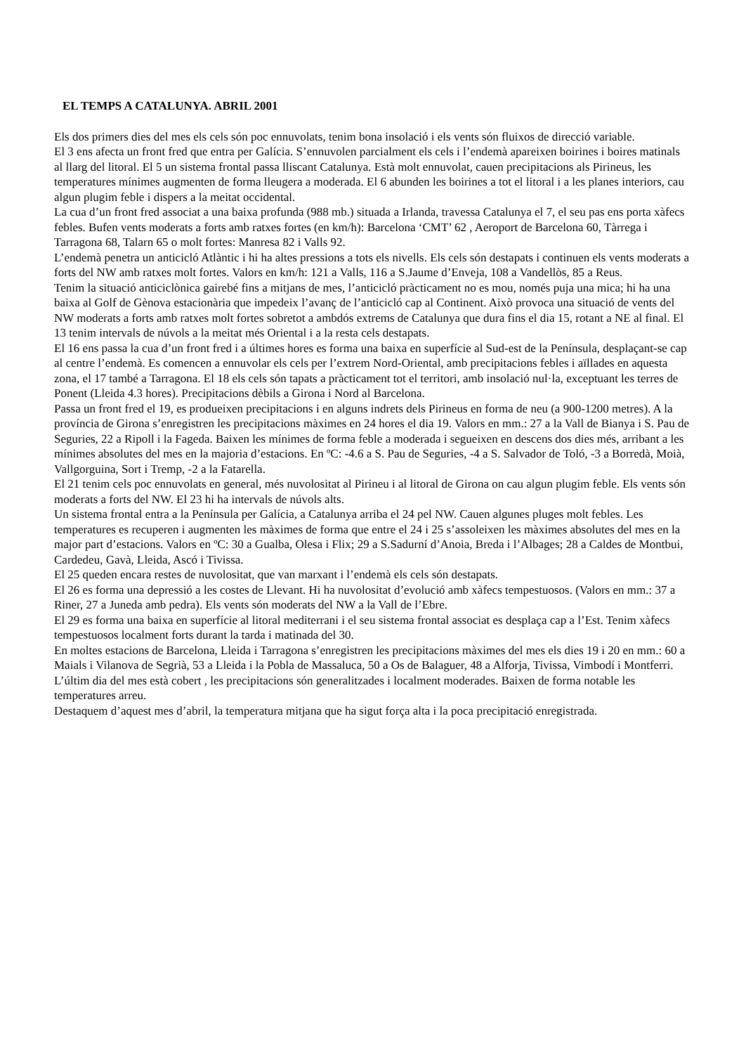EL TEMPS A CATALUNYA. ABRIL 2001
Els dos primers dies del mes els cels són poc ennuvolats, tenim bona insolació i els vents són fluixos de direcció variable.
El 3 ens afecta un front fred que entra per Galícia. S’ennuvolen parcialment els cels i l’endemà apareixen boirines i boires matinals al llarg del litoral. El 5 un sistema frontal passa lliscant Catalunya. Està molt ennuvolat, cauen precipitacions als Pirineus, les temperatures mínimes augmenten de forma lleugera a moderada. El 6 abunden les boirines a tot el litoral i a les planes interiors, cau algun plugim feble i dispers a la meitat occidental.
La cua d’un front fred associat a una baixa profunda (988 mb.) situada a Irlanda, travessa Catalunya el 7, el seu pas ens porta xàfecs febles. Bufen vents moderats a forts amb ratxes fortes (en km/h): Barcelona ‘CMT’ 62 , Aeroport de Barcelona 60, Tàrrega i Tarragona 68, Talarn 65 o molt fortes: Manresa 82 i Valls 92.
L’endemà penetra un anticicló Atlàntic i hi ha altes pressions a tots els nivells. Els cels són destapats i continuen els vents moderats a forts del NW amb ratxes molt fortes. Valors en km/h: 121 a Valls, 116 a S.Jaume d’Enveja, 108 a Vandellòs, 85 a Reus.
Tenim la situació anticiclònica gairebé fins a mitjans de mes, l’anticicló pràcticament no es mou, només puja una mica; hi ha una baixa al Golf de Gènova estacionària que impedeix l’avanç de l’anticicló cap al Continent. Això provoca una situació de vents del NW moderats a forts amb ratxes molt fortes sobretot a ambdós extrems de Catalunya que dura fins el dia 15, rotant a NE al final. El 13 tenim intervals de núvols a la meitat més Oriental i a la resta cels destapats.
El 16 ens passa la cua d’un front fred i a últimes hores es forma una baixa en superfície al Sud-est de la Península, desplaçant-se cap al centre l’endemà. Es comencen a ennuvolar els cels per l’extrem Nord-Oriental, amb precipitacions febles i aïllades en aquesta zona, el 17 també a Tarragona. El 18 els cels són tapats a pràcticament tot el territori, amb insolació nul·la, exceptuant les terres de Ponent (Lleida 4.3 hores). Precipitacions dèbils a Girona i Nord al Barcelona.
Passa un front fred el 19, es produeixen precipitacions i en alguns indrets dels Pirineus en forma de neu (a 900-1200 metres). A la província de Girona s’enregistren les precipitacions màximes en 24 hores el dia 19. Valors en mm.: 27 a la Vall de Bianya i S. Pau de Seguries, 22 a Ripoll i la Fageda. Baixen les mínimes de forma feble a moderada i segueixen en descens dos dies més, arribant a les mínimes absolutes del mes en la majoria d’estacions. En ºC: -4.6 a S. Pau de Seguries, -4 a S. Salvador de Toló, -3 a Borredà, Moià, Vallgorguina, Sort i Tremp, -2 a la Fatarella.
El 21 tenim cels poc ennuvolats en general, més nuvolositat al Pirineu i al litoral de Girona on cau algun plugim feble. Els vents són moderats a forts del NW. El 23 hi ha intervals de núvols alts.
Un sistema frontal entra a la Península per Galícia, a Catalunya arriba el 24 pel NW. Cauen algunes pluges molt febles. Les temperatures es recuperen i augmenten les màximes de forma que entre el 24 i 25 s’assoleixen les màximes absolutes del mes en la major part d’estacions. Valors en ºC: 30 a Gualba, Olesa i Flix; 29 a S.Sadurní d’Anoia, Breda i l’Albages; 28 a Caldes de Montbui, Cardedeu, Gavà, Lleida, Ascó i Tivissa.
El 25 queden encara restes de nuvolositat, que van marxant i l’endemà els cels són destapats.
El 26 es forma una depressió a les costes de Llevant. Hi ha nuvolositat d’evolució amb xàfecs tempestuosos. (Valors en mm.: 37 a Riner, 27 a Juneda amb pedra). Els vents són moderats del NW a la Vall de l’Ebre.
El 29 es forma una baixa en superfície al litoral mediterrani i el seu sistema frontal associat es desplaça cap a l’Est. Tenim xàfecs tempestuosos localment forts durant la tarda i matinada del 30.
En moltes estacions de Barcelona, Lleida i Tarragona s’enregistren les precipitacions màximes del mes els dies 19 i 20 en mm.: 60 a Maials i Vilanova de Segrià, 53 a Lleida i la Pobla de Massaluca, 50 a Os de Balaguer, 48 a Alforja, Tivissa, Vimbodí i Montferri.
L’últim dia del mes està cobert , les precipitacions són generalitzades i localment moderades. Baixen de forma notable les temperatures arreu.
Destaquem d’aquest mes d’abril, la temperatura mitjana que ha sigut força alta i la poca precipitació enregistrada.